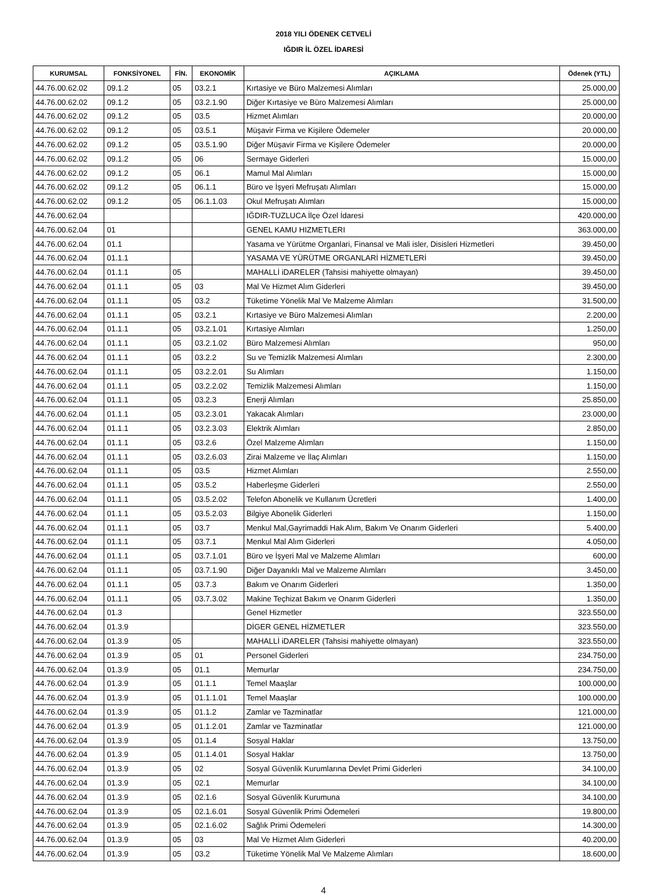2018 YILI ÖDENEK CETVELİ
IĞDIR İL ÖZEL İDARESİ
| KURUMSAL | FONKSİYONEL | FİN. | EKONOMİK | AÇIKLAMA | Ödenek (YTL) |
| --- | --- | --- | --- | --- | --- |
| 44.76.00.62.02 | 09.1.2 | 05 | 03.2.1 | Kırtasiye ve Büro Malzemesi Alımları | 25.000,00 |
| 44.76.00.62.02 | 09.1.2 | 05 | 03.2.1.90 | Diğer Kırtasiye ve Büro Malzemesi Alımları | 25.000,00 |
| 44.76.00.62.02 | 09.1.2 | 05 | 03.5 | Hizmet Alımları | 20.000,00 |
| 44.76.00.62.02 | 09.1.2 | 05 | 03.5.1 | Müşavir Firma ve Kişilere Ödemeler | 20.000,00 |
| 44.76.00.62.02 | 09.1.2 | 05 | 03.5.1.90 | Diğer Müşavir Firma ve Kişilere Ödemeler | 20.000,00 |
| 44.76.00.62.02 | 09.1.2 | 05 | 06 | Sermaye Giderleri | 15.000,00 |
| 44.76.00.62.02 | 09.1.2 | 05 | 06.1 | Mamul Mal Alımları | 15.000,00 |
| 44.76.00.62.02 | 09.1.2 | 05 | 06.1.1 | Büro ve İşyeri Mefruşatı Alımları | 15.000,00 |
| 44.76.00.62.02 | 09.1.2 | 05 | 06.1.1.03 | Okul Mefruşatı Alımları | 15.000,00 |
| 44.76.00.62.04 | | | | IĞDIR-TUZLUCA İlçe Özel İdaresi | 420.000,00 |
| 44.76.00.62.04 | 01 | | | GENEL KAMU HIZMETLERI | 363.000,00 |
| 44.76.00.62.04 | 01.1 | | | Yasama ve Yürütme Organlari, Finansal ve Mali isler, Disisleri Hizmetleri | 39.450,00 |
| 44.76.00.62.04 | 01.1.1 | | | YASAMA VE YÜRÜTME ORGANLARİ HİZMETLERİ | 39.450,00 |
| 44.76.00.62.04 | 01.1.1 | 05 | | MAHALLİ iDARELER (Tahsisi mahiyette olmayan) | 39.450,00 |
| 44.76.00.62.04 | 01.1.1 | 05 | 03 | Mal Ve Hizmet Alım Giderleri | 39.450,00 |
| 44.76.00.62.04 | 01.1.1 | 05 | 03.2 | Tüketime Yönelik Mal Ve Malzeme Alımları | 31.500,00 |
| 44.76.00.62.04 | 01.1.1 | 05 | 03.2.1 | Kırtasiye ve Büro Malzemesi Alımları | 2.200,00 |
| 44.76.00.62.04 | 01.1.1 | 05 | 03.2.1.01 | Kırtasiye Alımları | 1.250,00 |
| 44.76.00.62.04 | 01.1.1 | 05 | 03.2.1.02 | Büro Malzemesi Alımları | 950,00 |
| 44.76.00.62.04 | 01.1.1 | 05 | 03.2.2 | Su ve Temizlik Malzemesi Alımları | 2.300,00 |
| 44.76.00.62.04 | 01.1.1 | 05 | 03.2.2.01 | Su Alımları | 1.150,00 |
| 44.76.00.62.04 | 01.1.1 | 05 | 03.2.2.02 | Temizlik Malzemesi Alımları | 1.150,00 |
| 44.76.00.62.04 | 01.1.1 | 05 | 03.2.3 | Enerji Alımları | 25.850,00 |
| 44.76.00.62.04 | 01.1.1 | 05 | 03.2.3.01 | Yakacak Alımları | 23.000,00 |
| 44.76.00.62.04 | 01.1.1 | 05 | 03.2.3.03 | Elektrik Alımları | 2.850,00 |
| 44.76.00.62.04 | 01.1.1 | 05 | 03.2.6 | Özel Malzeme Alımları | 1.150,00 |
| 44.76.00.62.04 | 01.1.1 | 05 | 03.2.6.03 | Zirai Malzeme ve İlaç Alımları | 1.150,00 |
| 44.76.00.62.04 | 01.1.1 | 05 | 03.5 | Hizmet Alımları | 2.550,00 |
| 44.76.00.62.04 | 01.1.1 | 05 | 03.5.2 | Haberleşme Giderleri | 2.550,00 |
| 44.76.00.62.04 | 01.1.1 | 05 | 03.5.2.02 | Telefon Abonelik ve Kullanım Ücretleri | 1.400,00 |
| 44.76.00.62.04 | 01.1.1 | 05 | 03.5.2.03 | Bilgiye Abonelik Giderleri | 1.150,00 |
| 44.76.00.62.04 | 01.1.1 | 05 | 03.7 | Menkul Mal,Gayrimaddi Hak Alım, Bakım Ve Onarım Giderleri | 5.400,00 |
| 44.76.00.62.04 | 01.1.1 | 05 | 03.7.1 | Menkul Mal Alım Giderleri | 4.050,00 |
| 44.76.00.62.04 | 01.1.1 | 05 | 03.7.1.01 | Büro ve İşyeri Mal ve Malzeme Alımları | 600,00 |
| 44.76.00.62.04 | 01.1.1 | 05 | 03.7.1.90 | Diğer Dayanıklı Mal ve Malzeme Alımları | 3.450,00 |
| 44.76.00.62.04 | 01.1.1 | 05 | 03.7.3 | Bakım ve Onarım Giderleri | 1.350,00 |
| 44.76.00.62.04 | 01.1.1 | 05 | 03.7.3.02 | Makine Teçhizat Bakım ve Onarım Giderleri | 1.350,00 |
| 44.76.00.62.04 | 01.3 | | | Genel Hizmetler | 323.550,00 |
| 44.76.00.62.04 | 01.3.9 | | | DİGER GENEL HİZMETLER | 323.550,00 |
| 44.76.00.62.04 | 01.3.9 | 05 | | MAHALLİ iDARELER (Tahsisi mahiyette olmayan) | 323.550,00 |
| 44.76.00.62.04 | 01.3.9 | 05 | 01 | Personel Giderleri | 234.750,00 |
| 44.76.00.62.04 | 01.3.9 | 05 | 01.1 | Memurlar | 234.750,00 |
| 44.76.00.62.04 | 01.3.9 | 05 | 01.1.1 | Temel Maaşlar | 100.000,00 |
| 44.76.00.62.04 | 01.3.9 | 05 | 01.1.1.01 | Temel Maaşlar | 100.000,00 |
| 44.76.00.62.04 | 01.3.9 | 05 | 01.1.2 | Zamlar ve Tazminatlar | 121.000,00 |
| 44.76.00.62.04 | 01.3.9 | 05 | 01.1.2.01 | Zamlar ve Tazminatlar | 121.000,00 |
| 44.76.00.62.04 | 01.3.9 | 05 | 01.1.4 | Sosyal Haklar | 13.750,00 |
| 44.76.00.62.04 | 01.3.9 | 05 | 01.1.4.01 | Sosyal Haklar | 13.750,00 |
| 44.76.00.62.04 | 01.3.9 | 05 | 02 | Sosyal Güvenlik Kurumlarına Devlet Primi Giderleri | 34.100,00 |
| 44.76.00.62.04 | 01.3.9 | 05 | 02.1 | Memurlar | 34.100,00 |
| 44.76.00.62.04 | 01.3.9 | 05 | 02.1.6 | Sosyal Güvenlik Kurumuna | 34.100,00 |
| 44.76.00.62.04 | 01.3.9 | 05 | 02.1.6.01 | Sosyal Güvenlik Primi Ödemeleri | 19.800,00 |
| 44.76.00.62.04 | 01.3.9 | 05 | 02.1.6.02 | Sağlık Primi Ödemeleri | 14.300,00 |
| 44.76.00.62.04 | 01.3.9 | 05 | 03 | Mal Ve Hizmet Alım Giderleri | 40.200,00 |
| 44.76.00.62.04 | 01.3.9 | 05 | 03.2 | Tüketime Yönelik Mal Ve Malzeme Alımları | 18.600,00 |
4